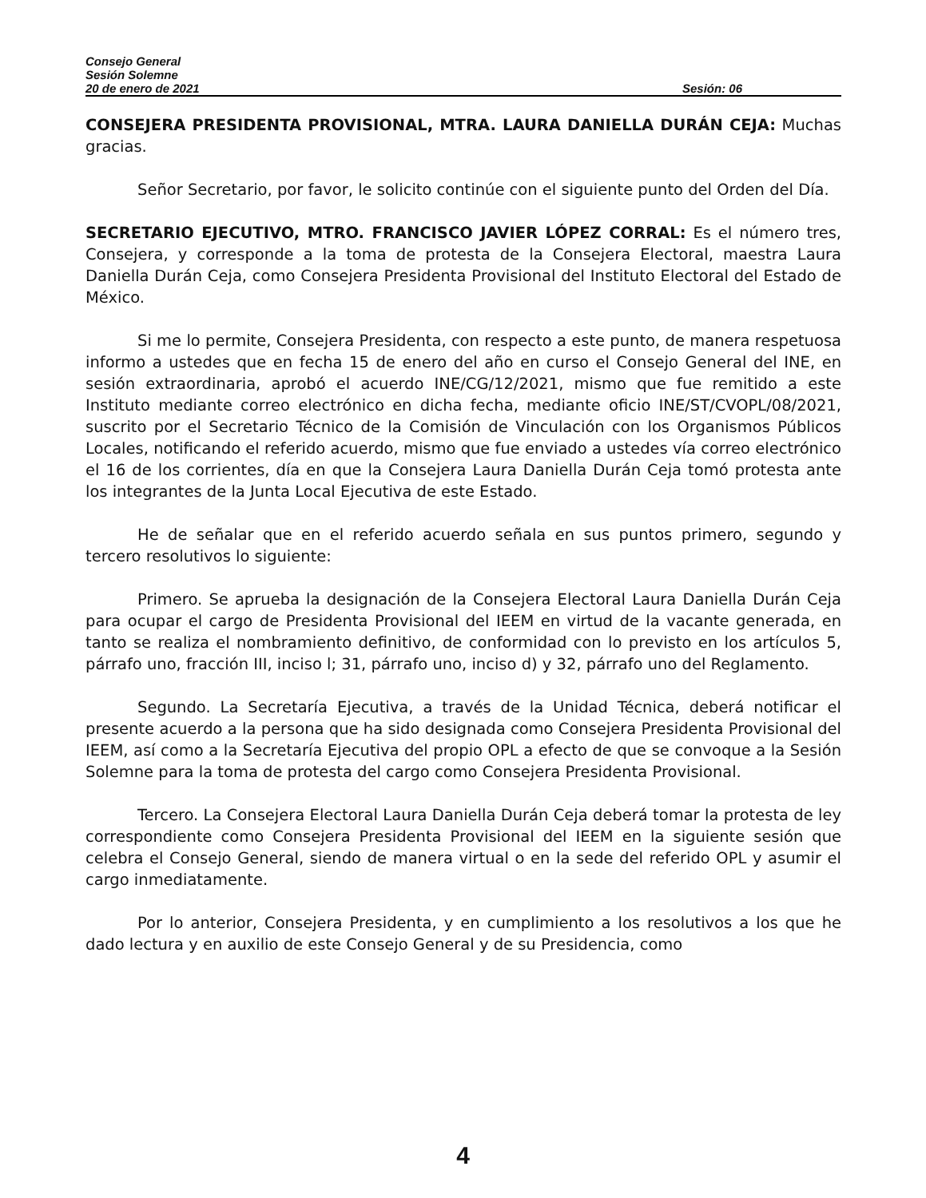Consejo General
Sesión Solemne
20 de enero de 2021 Sesión: 06
CONSEJERA PRESIDENTA PROVISIONAL, MTRA. LAURA DANIELLA DURÁN CEJA: Muchas gracias.
Señor Secretario, por favor, le solicito continúe con el siguiente punto del Orden del Día.
SECRETARIO EJECUTIVO, MTRO. FRANCISCO JAVIER LÓPEZ CORRAL: Es el número tres, Consejera, y corresponde a la toma de protesta de la Consejera Electoral, maestra Laura Daniella Durán Ceja, como Consejera Presidenta Provisional del Instituto Electoral del Estado de México.
Si me lo permite, Consejera Presidenta, con respecto a este punto, de manera respetuosa informo a ustedes que en fecha 15 de enero del año en curso el Consejo General del INE, en sesión extraordinaria, aprobó el acuerdo INE/CG/12/2021, mismo que fue remitido a este Instituto mediante correo electrónico en dicha fecha, mediante oficio INE/ST/CVOPL/08/2021, suscrito por el Secretario Técnico de la Comisión de Vinculación con los Organismos Públicos Locales, notificando el referido acuerdo, mismo que fue enviado a ustedes vía correo electrónico el 16 de los corrientes, día en que la Consejera Laura Daniella Durán Ceja tomó protesta ante los integrantes de la Junta Local Ejecutiva de este Estado.
He de señalar que en el referido acuerdo señala en sus puntos primero, segundo y tercero resolutivos lo siguiente:
Primero. Se aprueba la designación de la Consejera Electoral Laura Daniella Durán Ceja para ocupar el cargo de Presidenta Provisional del IEEM en virtud de la vacante generada, en tanto se realiza el nombramiento definitivo, de conformidad con lo previsto en los artículos 5, párrafo uno, fracción III, inciso l; 31, párrafo uno, inciso d) y 32, párrafo uno del Reglamento.
Segundo. La Secretaría Ejecutiva, a través de la Unidad Técnica, deberá notificar el presente acuerdo a la persona que ha sido designada como Consejera Presidenta Provisional del IEEM, así como a la Secretaría Ejecutiva del propio OPL a efecto de que se convoque a la Sesión Solemne para la toma de protesta del cargo como Consejera Presidenta Provisional.
Tercero. La Consejera Electoral Laura Daniella Durán Ceja deberá tomar la protesta de ley correspondiente como Consejera Presidenta Provisional del IEEM en la siguiente sesión que celebra el Consejo General, siendo de manera virtual o en la sede del referido OPL y asumir el cargo inmediatamente.
Por lo anterior, Consejera Presidenta, y en cumplimiento a los resolutivos a los que he dado lectura y en auxilio de este Consejo General y de su Presidencia, como
4